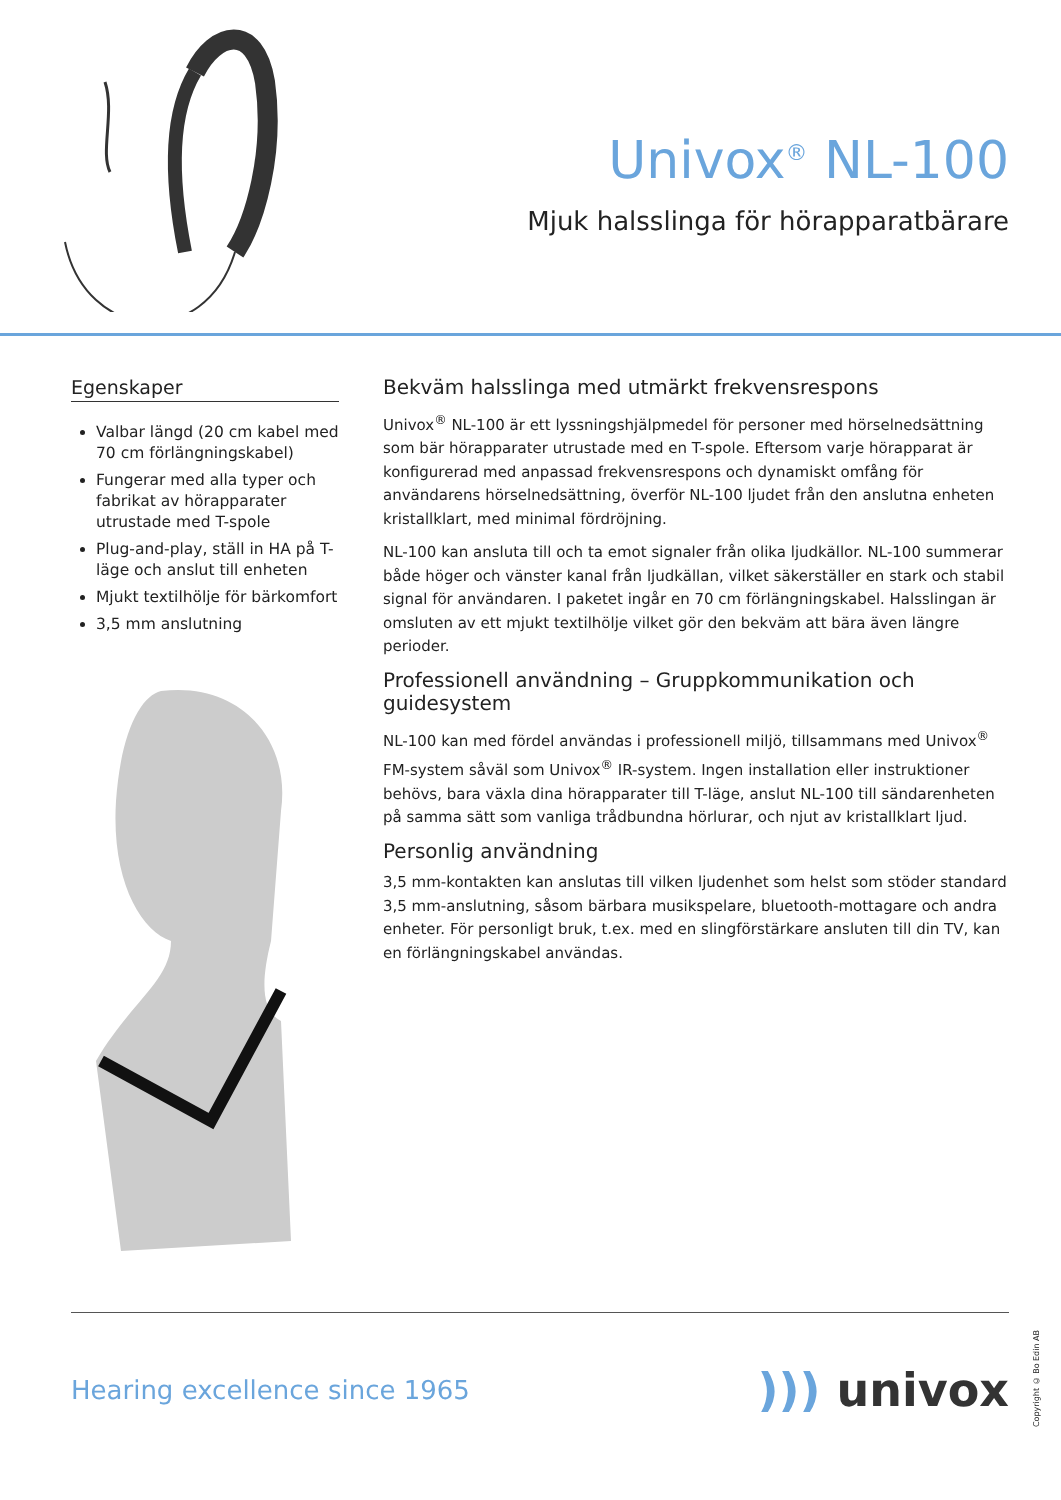Univox<sup>®</sup> NL-100
Mjuk halsslinga för hörapparatbärare
Egenskaper
Valbar längd (20 cm kabel med 70 cm förlängningskabel)
Fungerar med alla typer och fabrikat av hörapparater utrustade med T-spole
Plug-and-play, ställ in HA på T-läge och anslut till enheten
Mjukt textilhölje för bärkomfort
3,5 mm anslutning
Bekväm halsslinga med utmärkt frekvensrespons
Univox<sup>®</sup> NL-100 är ett lyssningshjälpmedel för personer med hörselnedsättning som bär hörapparater utrustade med en T-spole. Eftersom varje hörapparat är konfigurerad med anpassad frekvensrespons och dynamiskt omfång för användarens hörselnedsättning, överför NL-100 ljudet från den anslutna enheten kristallklart, med minimal fördröjning.
NL-100 kan ansluta till och ta emot signaler från olika ljudkällor. NL-100 summerar både höger och vänster kanal från ljudkällan, vilket säkerställer en stark och stabil signal för användaren. I paketet ingår en 70 cm förlängningskabel. Halsslingan är omsluten av ett mjukt textilhölje vilket gör den bekväm att bära även längre perioder.
Professionell användning – Gruppkommunikation och guidesystem
NL-100 kan med fördel användas i professionell miljö, tillsammans med Univox<sup>®</sup> FM-system såväl som Univox<sup>®</sup> IR-system. Ingen installation eller instruktioner behövs, bara växla dina hörapparater till T-läge, anslut NL-100 till sändarenheten på samma sätt som vanliga trådbundna hörlurar, och njut av kristallklart ljud.
Personlig användning
3,5 mm-kontakten kan anslutas till vilken ljudenhet som helst som stöder standard 3,5 mm-anslutning, såsom bärbara musikspelare, bluetooth-mottagare och andra enheter. För personligt bruk, t.ex. med en slingförstärkare ansluten till din TV, kan en förlängningskabel användas.
Hearing excellence since 1965
))) univox
Copyright © Bo Edin AB